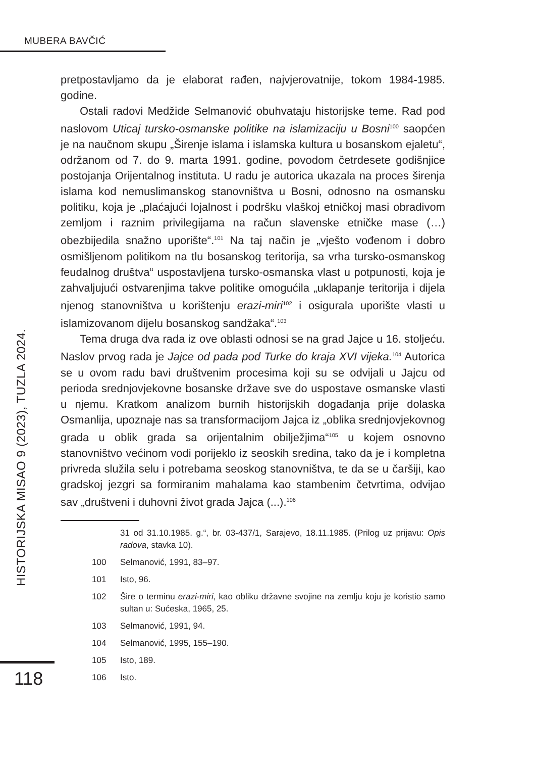MUBERA BAVČIĆ
HISTORIJSKA MISAO 9 (2023), TUZLA 2024.
pretpostavljamo da je elaborat rađen, najvjerovatnije, tokom 1984-1985. godine.
Ostali radovi Medžide Selmanović obuhvataju historijske teme. Rad pod naslovom Uticaj tursko-osmanske politike na islamizaciju u Bosni<sup>100</sup> saopćen je na naučnom skupu „Širenje islama i islamska kultura u bosanskom ejaletu“, održanom od 7. do 9. marta 1991. godine, povodom četrdesete godišnjice postojanja Orijentalnog instituta. U radu je autorica ukazala na proces širenja islama kod nemuslimanskog stanovništva u Bosni, odnosno na osmansku politiku, koja je „plaćajući lojalnost i podršku vlaškoj etničkoj masi obradivom zemljom i raznim privilegijama na račun slavenske etničke mase (…) obezbijedila snažno uporište“.<sup>101</sup> Na taj način je „vješto vođenom i dobro osmišljenom politikom na tlu bosanskog teritorija, sa vrha tursko-osmanskog feudalnog društva“ uspostavljena tursko-osmanska vlast u potpunosti, koja je zahvaljujući ostvarenjima takve politike omogućila „uklapanje teritorija i dijela njenog stanovništva u korištenju erazi-miri<sup>102</sup> i osigurala uporište vlasti u islamizovanom dijelu bosanskog sandžaka“.<sup>103</sup>
Tema druga dva rada iz ove oblasti odnosi se na grad Jajce u 16. stoljeću. Naslov prvog rada je Jajce od pada pod Turke do kraja XVI vijeka.<sup>104</sup> Autorica se u ovom radu bavi društvenim procesima koji su se odvijali u Jajcu od perioda srednjovjekovne bosanske države sve do uspostave osmanske vlasti u njemu. Kratkom analizom burnih historijskih događanja prije dolaska Osmanlija, upoznaje nas sa transformacijom Jajca iz „oblika srednjovjekovnog grada u oblik grada sa orijentalnim obilježjima“<sup>105</sup> u kojem osnovno stanovništvo većinom vodi porijeklo iz seoskih sredina, tako da je i kompletna privreda služila selu i potrebama seoskog stanovništva, te da se u čaršiji, kao gradskoj jezgri sa formiranim mahalama kao stambenim četvrtima, odvijao sav „društveni i duhovni život grada Jajca (...).<sup>106</sup>
31 od 31.10.1985. g.“, br. 03-437/1, Sarajevo, 18.11.1985. (Prilog uz prijavu: Opis radova, stavka 10).
100 Selmanović, 1991, 83–97.
101 Isto, 96.
102 Šire o terminu erazi-miri, kao obliku državne svojine na zemlju koju je koristio samo sultan u: Sućeska, 1965, 25.
103 Selmanović, 1991, 94.
104 Selmanović, 1995, 155–190.
105 Isto, 189.
106 Isto.
118